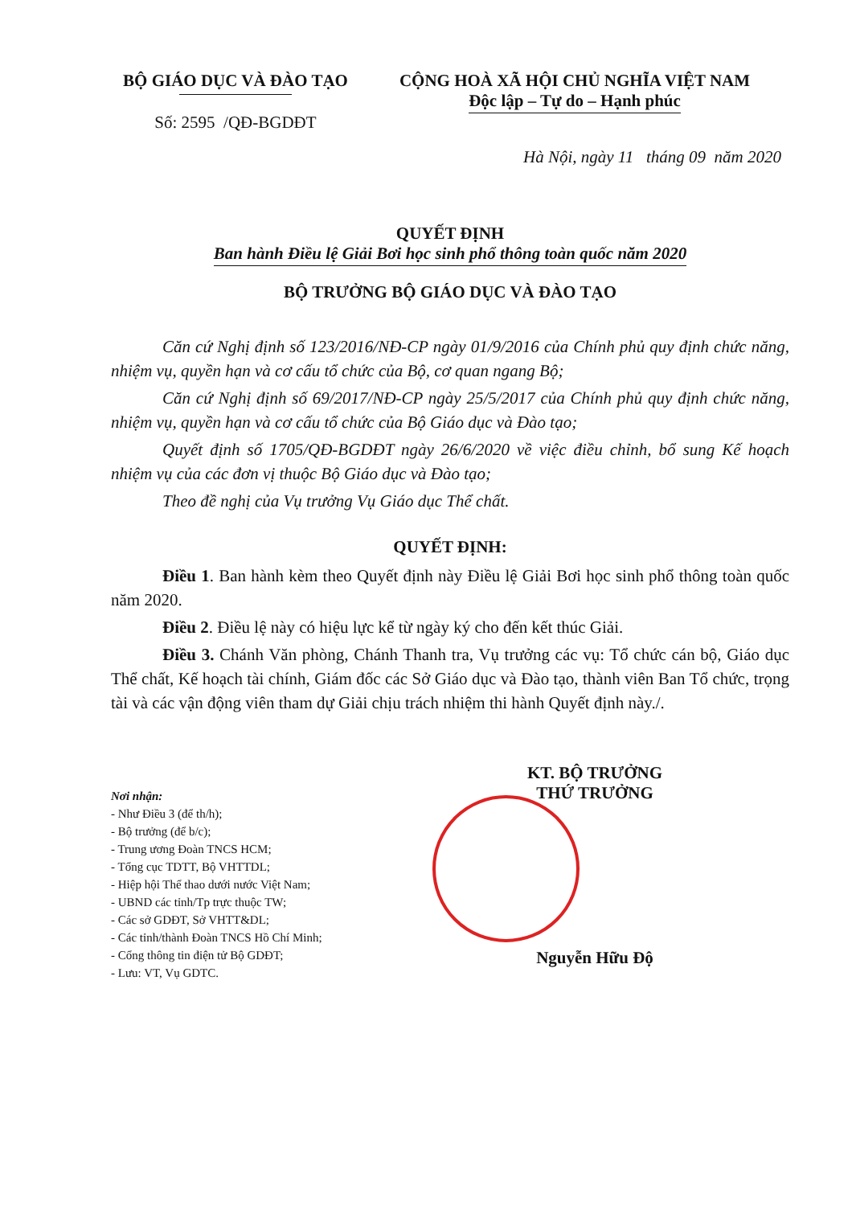BỘ GIÁO DỤC VÀ ĐÀO TẠO
Số: 2595 /QĐ-BGDĐT
CỘNG HOÀ XÃ HỘI CHỦ NGHĨA VIỆT NAM
Độc lập – Tự do – Hạnh phúc
Hà Nội, ngày 11 tháng 09 năm 2020
QUYẾT ĐỊNH
Ban hành Điều lệ Giải Bơi học sinh phổ thông toàn quốc năm 2020
BỘ TRƯỞNG BỘ GIÁO DỤC VÀ ĐÀO TẠO
Căn cứ Nghị định số 123/2016/NĐ-CP ngày 01/9/2016 của Chính phủ quy định chức năng, nhiệm vụ, quyền hạn và cơ cấu tổ chức của Bộ, cơ quan ngang Bộ;
Căn cứ Nghị định số 69/2017/NĐ-CP ngày 25/5/2017 của Chính phủ quy định chức năng, nhiệm vụ, quyền hạn và cơ cấu tổ chức của Bộ Giáo dục và Đào tạo;
Quyết định số 1705/QĐ-BGDĐT ngày 26/6/2020 về việc điều chỉnh, bổ sung Kế hoạch nhiệm vụ của các đơn vị thuộc Bộ Giáo dục và Đào tạo;
Theo đề nghị của Vụ trưởng Vụ Giáo dục Thể chất.
QUYẾT ĐỊNH:
Điều 1. Ban hành kèm theo Quyết định này Điều lệ Giải Bơi học sinh phổ thông toàn quốc năm 2020.
Điều 2. Điều lệ này có hiệu lực kể từ ngày ký cho đến kết thúc Giải.
Điều 3. Chánh Văn phòng, Chánh Thanh tra, Vụ trưởng các vụ: Tổ chức cán bộ, Giáo dục Thể chất, Kế hoạch tài chính, Giám đốc các Sở Giáo dục và Đào tạo, thành viên Ban Tổ chức, trọng tài và các vận động viên tham dự Giải chịu trách nhiệm thi hành Quyết định này./.
Nơi nhận:
- Như Điều 3 (để th/h);
- Bộ trưởng (để b/c);
- Trung ương Đoàn TNCS HCM;
- Tổng cục TDTT, Bộ VHTTDL;
- Hiệp hội Thể thao dưới nước Việt Nam;
- UBND các tỉnh/Tp trực thuộc TW;
- Các sở GDĐT, Sở VHTT&DL;
- Các tỉnh/thành Đoàn TNCS Hồ Chí Minh;
- Cổng thông tin điện tử Bộ GDĐT;
- Lưu: VT, Vụ GDTC.
KT. BỘ TRƯỞNG
THỨ TRƯỞNG
Nguyễn Hữu Độ